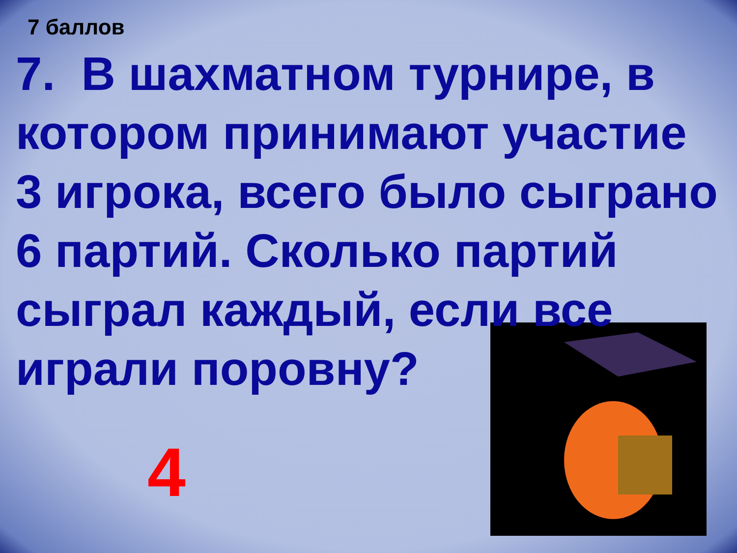7 баллов
7. В шахматном турнире, в котором принимают участие 3 игрока, всего было сыграно 6 партий. Сколько партий сыграл каждый, если все играли поровну?
4